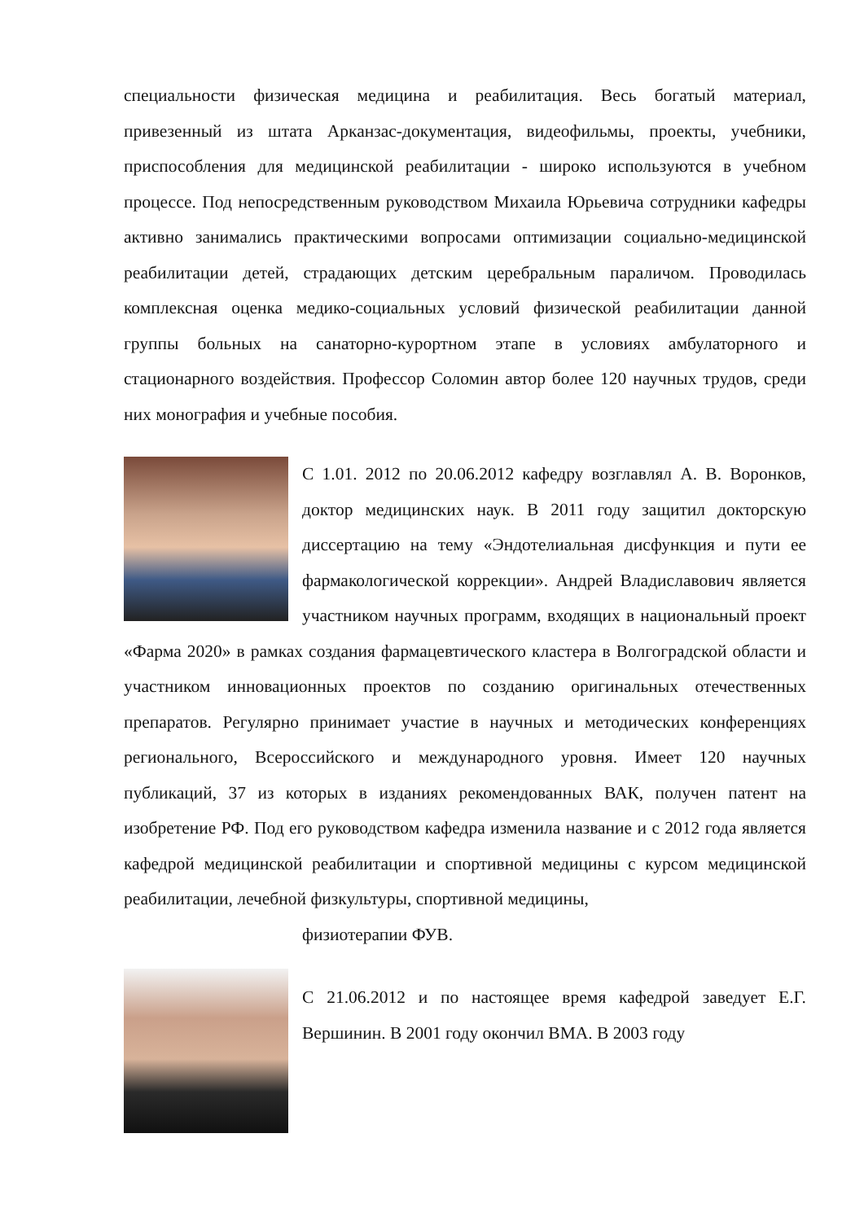специальности физическая медицина и реабилитация. Весь богатый материал, привезенный из штата Арканзас-документация, видеофильмы, проекты, учебники, приспособления для медицинской реабилитации - широко используются в учебном процессе. Под непосредственным руководством Михаила Юрьевича сотрудники кафедры активно занимались практическими вопросами оптимизации социально-медицинской реабилитации детей, страдающих детским церебральным параличом. Проводилась комплексная оценка медико-социальных условий физической реабилитации данной группы больных на санаторно-курортном этапе в условиях амбулаторного и стационарного воздействия. Профессор Соломин автор более 120 научных трудов, среди них монография и учебные пособия.
С 1.01. 2012 по 20.06.2012 кафедру возглавлял А. В. Воронков, доктор медицинских наук. В 2011 году защитил докторскую диссертацию на тему «Эндотелиальная дисфункция и пути ее фармакологической коррекции». Андрей Владиславович является участником научных программ, входящих в национальный проект «Фарма 2020» в рамках создания фармацевтического кластера в Волгоградской области и участником инновационных проектов по созданию оригинальных отечественных препаратов. Регулярно принимает участие в научных и методических конференциях регионального, Всероссийского и международного уровня. Имеет 120 научных публикаций, 37 из которых в изданиях рекомендованных ВАК, получен патент на изобретение РФ. Под его руководством кафедра изменила название и с 2012 года является кафедрой медицинской реабилитации и спортивной медицины с курсом медицинской реабилитации, лечебной физкультуры, спортивной медицины,
физиотерапии ФУВ.
С 21.06.2012 и по настоящее время кафедрой заведует Е.Г. Вершинин. В 2001 году окончил ВМА. В 2003 году